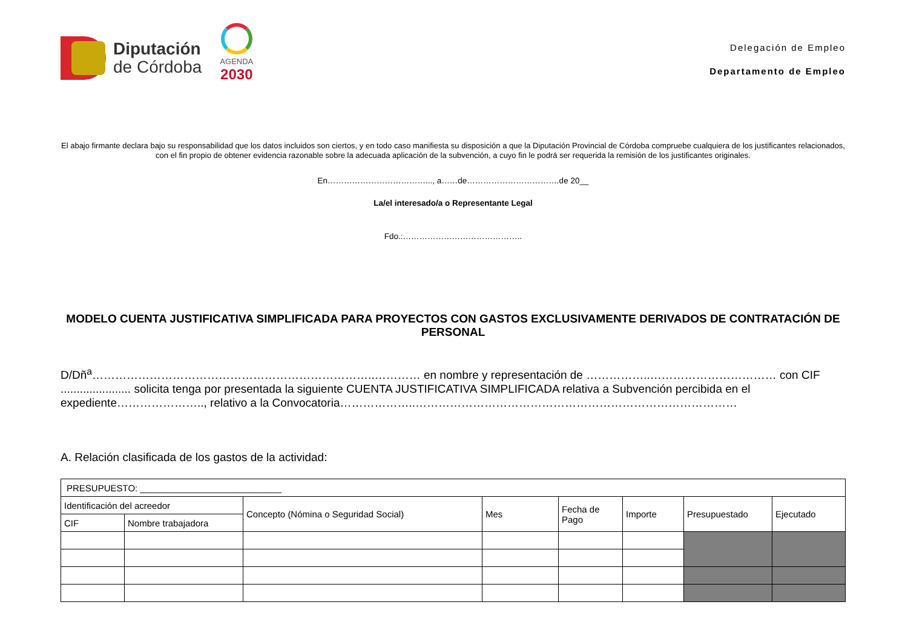Diputación
de Córdoba
AGENDA
2030
Delegación de Empleo
Departamento de Empleo
El abajo firmante declara bajo su responsabilidad que los datos incluidos son ciertos, y en todo caso manifiesta su disposición a que la Diputación Provincial de Córdoba compruebe cualquiera de los justificantes relacionados, con el fin propio de obtener evidencia razonable sobre la adecuada aplicación de la subvención, a cuyo fin le podrá ser requerida la remisión de los justificantes originales.
En………………………………..., a……de…………………………….de 20__
La/el interesado/a o Representante Legal
Fdo.:……………………………………..
MODELO CUENTA JUSTIFICATIVA SIMPLIFICADA PARA PROYECTOS CON GASTOS EXCLUSIVAMENTE DERIVADOS DE CONTRATACIÓN DE PERSONAL
D/Dñ<sup>a</sup>………………………………………………………………..………… en nombre y representación de ……………..…………………………… con CIF ...................... solicita tenga por presentada la siguiente CUENTA JUSTIFICATIVA SIMPLIFICADA relativa a Subvención percibida en el expediente………………….., relativo a la Convocatoria………………..…………………………………………………………………………
A. Relación clasificada de los gastos de la actividad:
| PRESUPUESTO: ____________________________ | | | | | | | |
| Identificación del acreedor | | Concepto (Nómina o Seguridad Social) | Mes | Fecha de Pago | Importe | Presupuestado | Ejecutado |
| CIF | Nombre trabajadora | | | | | | |